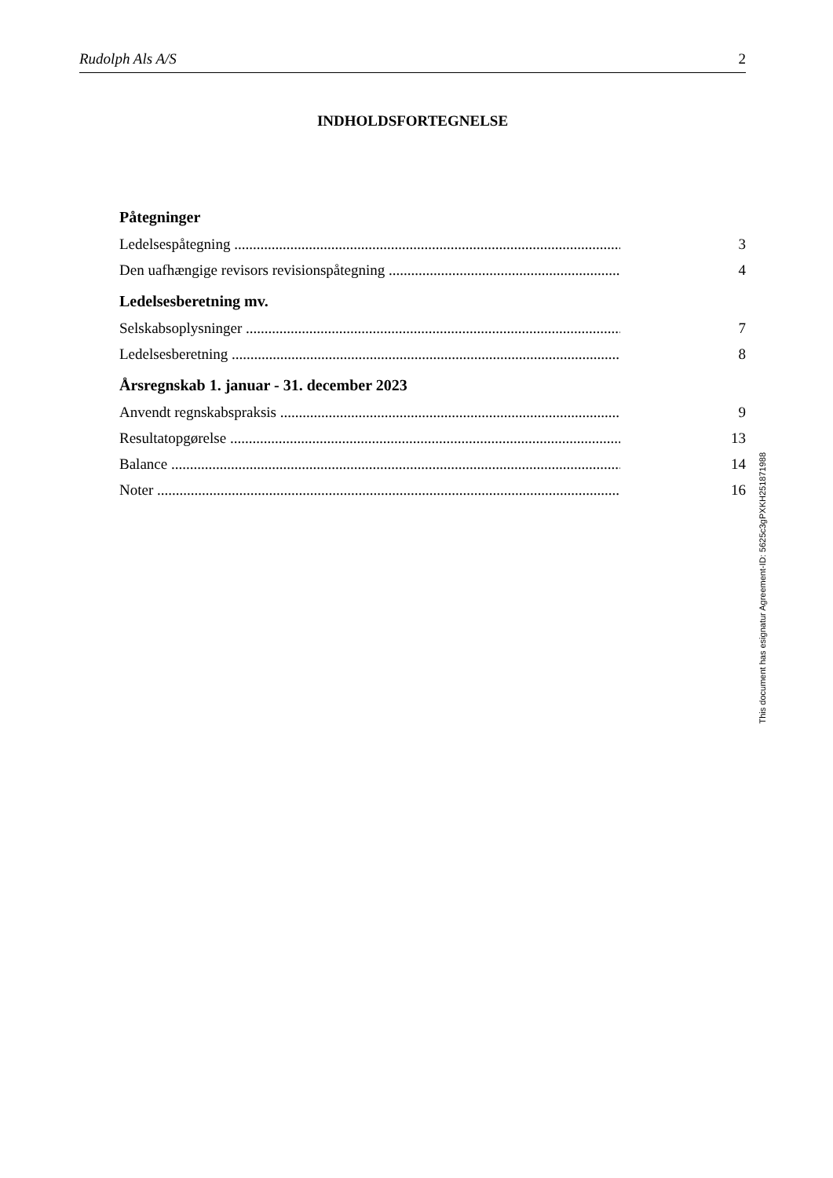Rudolph Als A/S 2
INDHOLDSFORTEGNELSE
Påtegninger
Ledelsespåtegning 3
Den uafhængige revisors revisionspåtegning 4
Ledelsesberetning mv.
Selskabsoplysninger 7
Ledelsesberetning 8
Årsregnskab 1. januar - 31. december 2023
Anvendt regnskabspraksis 9
Resultatopgørelse 13
Balance 14
Noter 16
This document has esignatur Agreement-ID: 5625c3gPXKH251871988